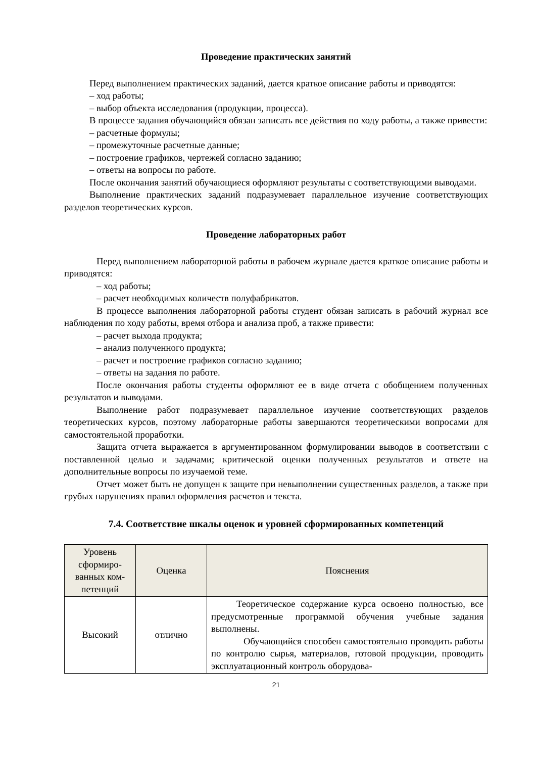Проведение практических занятий
Перед выполнением практических заданий, дается краткое описание работы и приводятся:
– ход работы;
– выбор объекта исследования (продукции, процесса).
В процессе задания обучающийся обязан записать все действия по ходу работы, а также привести:
– расчетные формулы;
– промежуточные расчетные данные;
– построение графиков, чертежей согласно заданию;
– ответы на вопросы по работе.
После окончания занятий обучающиеся оформляют результаты с соответствующими выводами.
Выполнение практических заданий подразумевает параллельное изучение соответствующих разделов теоретических курсов.
Проведение лабораторных работ
Перед выполнением лабораторной работы в рабочем журнале дается краткое описание работы и приводятся:
– ход работы;
– расчет необходимых количеств полуфабрикатов.
В процессе выполнения лабораторной работы студент обязан записать в рабочий журнал все наблюдения по ходу работы, время отбора и анализа проб, а также привести:
– расчет выхода продукта;
– анализ полученного продукта;
– расчет и построение графиков согласно заданию;
– ответы на задания по работе.
После окончания работы студенты оформляют ее в виде отчета с обобщением полученных результатов и выводами.
Выполнение работ подразумевает параллельное изучение соответствующих разделов теоретических курсов, поэтому лабораторные работы завершаются теоретическими вопросами для самостоятельной проработки.
Защита отчета выражается в аргументированном формулировании выводов в соответствии с поставленной целью и задачами; критической оценки полученных результатов и ответе на дополнительные вопросы по изучаемой теме.
Отчет может быть не допущен к защите при невыполнении существенных разделов, а также при грубых нарушениях правил оформления расчетов и текста.
7.4. Соответствие шкалы оценок и уровней сформированных компетенций
| Уровень сформиро-ванных ком-петенций | Оценка | Пояснения |
| --- | --- | --- |
| Высокий | отлично | Теоретическое содержание курса освоено полностью, все предусмотренные программой обучения учебные задания выполнены. Обучающийся способен самостоятельно проводить работы по контролю сырья, материалов, готовой продукции, проводить эксплуатационный контроль оборудова- |
21